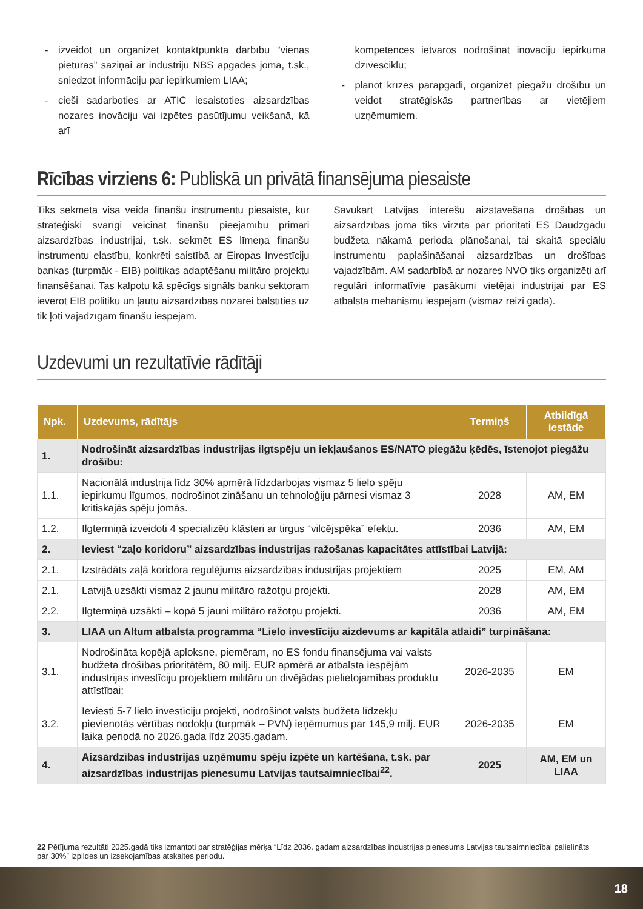- izveidot un organizēt kontaktpunkta darbību “vienas pieturas” saziņai ar industriju NBS apgādes jomā, t.sk., sniedzot informāciju par iepirkumiem LIAA;
- cieši sadarboties ar ATIC iesaistoties aizsardzības nozares inovāciju vai izpētes pasūtījumu veikšanā, kā arī
kompetences ietvaros nodrošināt inovāciju iepirkuma dzīvesciklu;
- plānot krīzes pārapgādi, organizēt piegāžu drošību un veidot stratēģiskās partnerības ar vietējiem uzņēmumiem.
Rīcības virziens 6: Publiskā un privātā finansējuma piesaiste
Tiks sekmēta visa veida finanšu instrumentu piesaiste, kur stratēģiski svarīgi veicināt finanšu pieejamību primāri aizsardzības industrijai, t.sk. sekmēt ES līmeņa finanšu instrumentu elastību, konkrēti saistībā ar Eiropas Investīciju bankas (turpmāk - EIB) politikas adaptēšanu militāro projektu finansēšanai. Tas kalpotu kā spēcīgs signāls banku sektoram ievērot EIB politiku un ļautu aizsardzības nozarei balstīties uz tik ļoti vajadzīgām finanšu iespējām.
Savukārt Latvijas interešu aizstāvēšana drošības un aizsardzības jomā tiks virzīta par prioritāti ES Daudzgadu budžeta nākamā perioda plānošanai, tai skaitā speciālu instrumentu paplašināšanai aizsardzības un drošības vajadzībām. AM sadarbībā ar nozares NVO tiks organizēti arī regulāri informatīvie pasākumi vietējai industrijai par ES atbalsta mehānismu iespējām (vismaz reizi gadā).
Uzdevumi un rezultatīvie rādītāji
| Npk. | Uzdevums, rādītājs | Termiņš | Atbildīgā iestāde |
| --- | --- | --- | --- |
| 1. | Nodrošināt aizsardzības industrijas ilgtspēju un iekļaušanos ES/NATO piegāžu ķēdēs, īstenojot piegāžu drošību: | | |
| 1.1. | Nacionālā industrija līdz 30% apmērā līdzdarbojas vismaz 5 lielo spēju iepirkumu līgumos, nodrošinot zināšanu un tehnoloģiju pārnesi vismaz 3 kritiskajās spēju jomās. | 2028 | AM, EM |
| 1.2. | Ilgtermiņā izveidoti 4 specializēti klāsteri ar tirgus “vilcējspēka” efektu. | 2036 | AM, EM |
| 2. | Ieviest “zaļo koridoru” aizsardzības industrijas ražošanas kapacitātes attīstībai Latvijā: | | |
| 2.1. | Izstrādāts zaļā koridora regulējums aizsardzības industrijas projektiem | 2025 | EM, AM |
| 2.1. | Latvijā uzsākti vismaz 2 jaunu militāro ražotņu projekti. | 2028 | AM, EM |
| 2.2. | Ilgtermiņā uzsākti – kopā 5 jauni militāro ražotņu projekti. | 2036 | AM, EM |
| 3. | LIAA un Altum atbalsta programma “Lielo investīciju aizdevums ar kapitāla atlaidi” turpināšana: | | |
| 3.1. | Nodrošināta kopējā aploksne, piemēram, no ES fondu finansējuma vai valsts budžeta drošības prioritātēm, 80 milj. EUR apmērā ar atbalsta iespējām industrijas investīciju projektiem militāru un divējādas pielietojamības produktu attīstībai; | 2026-2035 | EM |
| 3.2. | Ieviesti 5-7 lielo investīciju projekti, nodrošinot valsts budžeta līdzekļu pievienotās vērtības nodokļu (turpmāk – PVN) ieņēmumus par 145,9 milj. EUR laika periodā no 2026.gada līdz 2035.gadam. | 2026-2035 | EM |
| 4. | Aizsardzības industrijas uzņēmumu spēju izpēte un kartēšana, t.sk. par aizsardzības industrijas pienesumu Latvijas tautsaimniecībai<sup>22</sup>. | 2025 | AM, EM un LIAA |
22 Pētījuma rezultāti 2025.gadā tiks izmantoti par stratēģijas mērķa “Līdz 2036. gadam aizsardzības industrijas pienesums Latvijas tautsaimniecībai palielināts par 30%” izpildes un izsekojamības atskaites periodu.
18